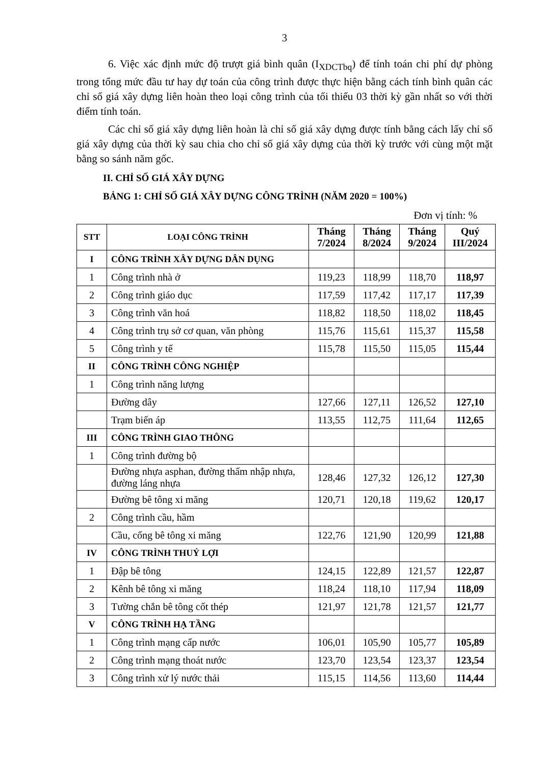3
6. Việc xác định mức độ trượt giá bình quân (I<sub>XDCTbq</sub>) để tính toán chi phí dự phòng trong tổng mức đầu tư hay dự toán của công trình được thực hiện bằng cách tính bình quân các chỉ số giá xây dựng liên hoàn theo loại công trình của tối thiểu 03 thời kỳ gần nhất so với thời điểm tính toán.
Các chỉ số giá xây dựng liên hoàn là chỉ số giá xây dựng được tính bằng cách lấy chỉ số giá xây dựng của thời kỳ sau chia cho chỉ số giá xây dựng của thời kỳ trước với cùng một mặt bằng so sánh năm gốc.
II. CHỈ SỐ GIÁ XÂY DỰNG
BẢNG 1: CHỈ SỐ GIÁ XÂY DỰNG CÔNG TRÌNH (NĂM 2020 = 100%)
Đơn vị tính: %
| STT | LOẠI CÔNG TRÌNH | Tháng 7/2024 | Tháng 8/2024 | Tháng 9/2024 | Quý III/2024 |
| --- | --- | --- | --- | --- | --- |
| I | CÔNG TRÌNH XÂY DỰNG DÂN DỤNG | | | | |
| 1 | Công trình nhà ở | 119,23 | 118,99 | 118,70 | 118,97 |
| 2 | Công trình giáo dục | 117,59 | 117,42 | 117,17 | 117,39 |
| 3 | Công trình văn hoá | 118,82 | 118,50 | 118,02 | 118,45 |
| 4 | Công trình trụ sở cơ quan, văn phòng | 115,76 | 115,61 | 115,37 | 115,58 |
| 5 | Công trình y tế | 115,78 | 115,50 | 115,05 | 115,44 |
| II | CÔNG TRÌNH CÔNG NGHIỆP | | | | |
| 1 | Công trình năng lượng | | | | |
| | Đường dây | 127,66 | 127,11 | 126,52 | 127,10 |
| | Trạm biến áp | 113,55 | 112,75 | 111,64 | 112,65 |
| III | CÔNG TRÌNH GIAO THÔNG | | | | |
| 1 | Công trình đường bộ | | | | |
| | Đường nhựa asphan, đường thấm nhập nhựa, đường láng nhựa | 128,46 | 127,32 | 126,12 | 127,30 |
| | Đường bê tông xi măng | 120,71 | 120,18 | 119,62 | 120,17 |
| 2 | Công trình cầu, hầm | | | | |
| | Cầu, cống bê tông xi măng | 122,76 | 121,90 | 120,99 | 121,88 |
| IV | CÔNG TRÌNH THUỶ LỢI | | | | |
| 1 | Đập bê tông | 124,15 | 122,89 | 121,57 | 122,87 |
| 2 | Kênh bê tông xi măng | 118,24 | 118,10 | 117,94 | 118,09 |
| 3 | Tường chắn bê tông cốt thép | 121,97 | 121,78 | 121,57 | 121,77 |
| V | CÔNG TRÌNH HẠ TẦNG | | | | |
| 1 | Công trình mạng cấp nước | 106,01 | 105,90 | 105,77 | 105,89 |
| 2 | Công trình mạng thoát nước | 123,70 | 123,54 | 123,37 | 123,54 |
| 3 | Công trình xử lý nước thải | 115,15 | 114,56 | 113,60 | 114,44 |